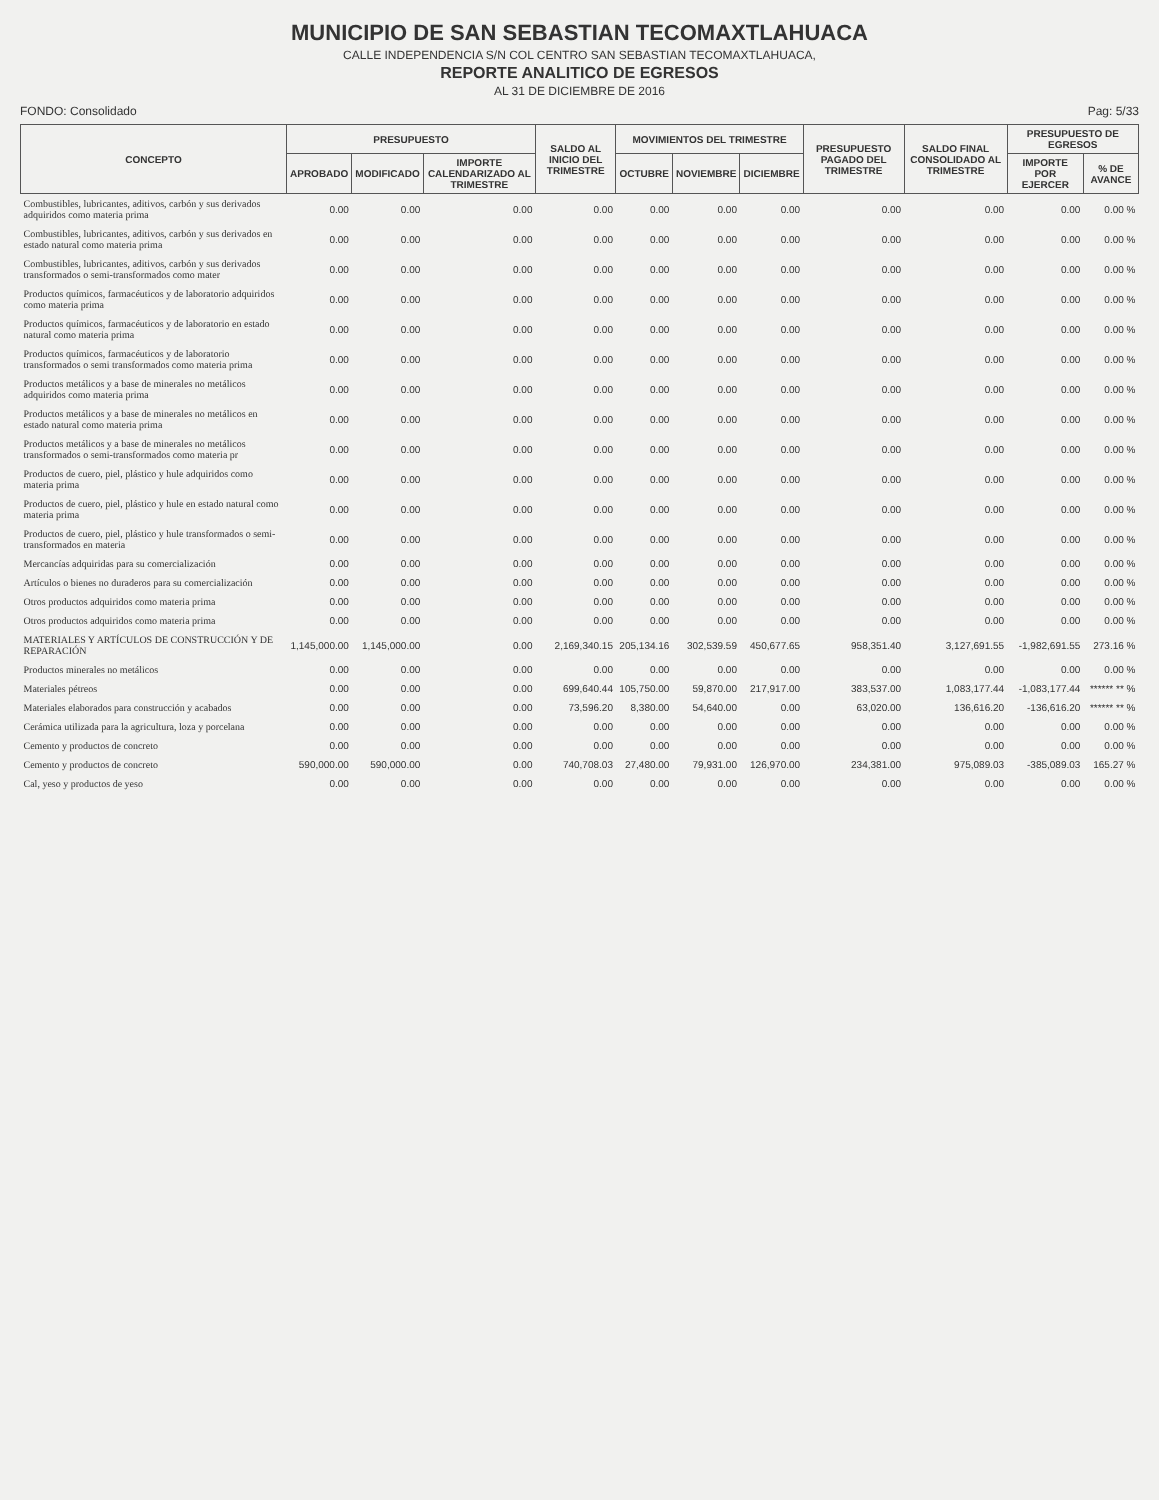MUNICIPIO DE SAN SEBASTIAN TECOMAXTLAHUACA
CALLE INDEPENDENCIA S/N COL CENTRO SAN SEBASTIAN TECOMAXTLAHUACA,
REPORTE ANALITICO DE EGRESOS
AL 31 DE DICIEMBRE DE 2016
FONDO: Consolidado Pag: 5/33
| CONCEPTO | PRESUPUESTO | | | SALDO AL INICIO DEL TRIMESTRE | MOVIMIENTOS DEL TRIMESTRE | | | PRESUPUESTO PAGADO DEL TRIMESTRE | SALDO FINAL CONSOLIDADO AL TRIMESTRE | PRESUPUESTO DE EGRESOS | |
| --- | --- | --- | --- | --- | --- | --- | --- | --- | --- | --- | --- |
| | APROBADO | MODIFICADO | IMPORTE CALENDARIZADO AL TRIMESTRE | | OCTUBRE | NOVIEMBRE | DICIEMBRE | | | IMPORTE POR EJERCER | % DE AVANCE |
| Combustibles, lubricantes, aditivos, carbón y sus derivados adquiridos como materia prima | 0.00 | 0.00 | 0.00 | 0.00 | 0.00 | 0.00 | 0.00 | 0.00 | 0.00 | 0.00 | 0.00 % |
| Combustibles, lubricantes, aditivos, carbón y sus derivados en estado natural como materia prima | 0.00 | 0.00 | 0.00 | 0.00 | 0.00 | 0.00 | 0.00 | 0.00 | 0.00 | 0.00 | 0.00 % |
| Combustibles, lubricantes, aditivos, carbón y sus derivados transformados o semi-transformados como mater | 0.00 | 0.00 | 0.00 | 0.00 | 0.00 | 0.00 | 0.00 | 0.00 | 0.00 | 0.00 | 0.00 % |
| Productos químicos, farmacéuticos y de laboratorio adquiridos como materia prima | 0.00 | 0.00 | 0.00 | 0.00 | 0.00 | 0.00 | 0.00 | 0.00 | 0.00 | 0.00 | 0.00 % |
| Productos químicos, farmacéuticos y de laboratorio en estado natural como materia prima | 0.00 | 0.00 | 0.00 | 0.00 | 0.00 | 0.00 | 0.00 | 0.00 | 0.00 | 0.00 | 0.00 % |
| Productos químicos, farmacéuticos y de laboratorio transformados o semi transformados como materia prima | 0.00 | 0.00 | 0.00 | 0.00 | 0.00 | 0.00 | 0.00 | 0.00 | 0.00 | 0.00 | 0.00 % |
| Productos metálicos y a base de minerales no metálicos adquiridos como materia prima | 0.00 | 0.00 | 0.00 | 0.00 | 0.00 | 0.00 | 0.00 | 0.00 | 0.00 | 0.00 | 0.00 % |
| Productos metálicos y a base de minerales no metálicos en estado natural como materia prima | 0.00 | 0.00 | 0.00 | 0.00 | 0.00 | 0.00 | 0.00 | 0.00 | 0.00 | 0.00 | 0.00 % |
| Productos metálicos y a base de minerales no metálicos transformados o semi-transformados como materia pr | 0.00 | 0.00 | 0.00 | 0.00 | 0.00 | 0.00 | 0.00 | 0.00 | 0.00 | 0.00 | 0.00 % |
| Productos de cuero, piel, plástico y hule adquiridos como materia prima | 0.00 | 0.00 | 0.00 | 0.00 | 0.00 | 0.00 | 0.00 | 0.00 | 0.00 | 0.00 | 0.00 % |
| Productos de cuero, piel, plástico y hule en estado natural como materia prima | 0.00 | 0.00 | 0.00 | 0.00 | 0.00 | 0.00 | 0.00 | 0.00 | 0.00 | 0.00 | 0.00 % |
| Productos de cuero, piel, plástico y hule transformados o semi-transformados en materia | 0.00 | 0.00 | 0.00 | 0.00 | 0.00 | 0.00 | 0.00 | 0.00 | 0.00 | 0.00 | 0.00 % |
| Mercancías adquiridas para su comercialización | 0.00 | 0.00 | 0.00 | 0.00 | 0.00 | 0.00 | 0.00 | 0.00 | 0.00 | 0.00 | 0.00 % |
| Artículos o bienes no duraderos para su comercialización | 0.00 | 0.00 | 0.00 | 0.00 | 0.00 | 0.00 | 0.00 | 0.00 | 0.00 | 0.00 | 0.00 % |
| Otros productos adquiridos como materia prima | 0.00 | 0.00 | 0.00 | 0.00 | 0.00 | 0.00 | 0.00 | 0.00 | 0.00 | 0.00 | 0.00 % |
| Otros productos adquiridos como materia prima | 0.00 | 0.00 | 0.00 | 0.00 | 0.00 | 0.00 | 0.00 | 0.00 | 0.00 | 0.00 | 0.00 % |
| MATERIALES Y ARTÍCULOS DE CONSTRUCCIÓN Y DE REPARACIÓN | 1,145,000.00 | 1,145,000.00 | 0.00 | 2,169,340.15 | 205,134.16 | 302,539.59 | 450,677.65 | 958,351.40 | 3,127,691.55 | -1,982,691.55 | 273.16 % |
| Productos minerales no metálicos | 0.00 | 0.00 | 0.00 | 0.00 | 0.00 | 0.00 | 0.00 | 0.00 | 0.00 | 0.00 | 0.00 % |
| Materiales pétreos | 0.00 | 0.00 | 0.00 | 699,640.44 | 105,750.00 | 59,870.00 | 217,917.00 | 383,537.00 | 1,083,177.44 | -1,083,177.44 | ****** ** % |
| Materiales elaborados para construcción y acabados | 0.00 | 0.00 | 0.00 | 73,596.20 | 8,380.00 | 54,640.00 | 0.00 | 63,020.00 | 136,616.20 | -136,616.20 | ****** ** % |
| Cerámica utilizada para la agricultura, loza y porcelana | 0.00 | 0.00 | 0.00 | 0.00 | 0.00 | 0.00 | 0.00 | 0.00 | 0.00 | 0.00 | 0.00 % |
| Cemento y productos de concreto | 0.00 | 0.00 | 0.00 | 0.00 | 0.00 | 0.00 | 0.00 | 0.00 | 0.00 | 0.00 | 0.00 % |
| Cemento y productos de concreto | 590,000.00 | 590,000.00 | 0.00 | 740,708.03 | 27,480.00 | 79,931.00 | 126,970.00 | 234,381.00 | 975,089.03 | -385,089.03 | 165.27 % |
| Cal, yeso y productos de yeso | 0.00 | 0.00 | 0.00 | 0.00 | 0.00 | 0.00 | 0.00 | 0.00 | 0.00 | 0.00 | 0.00 % |